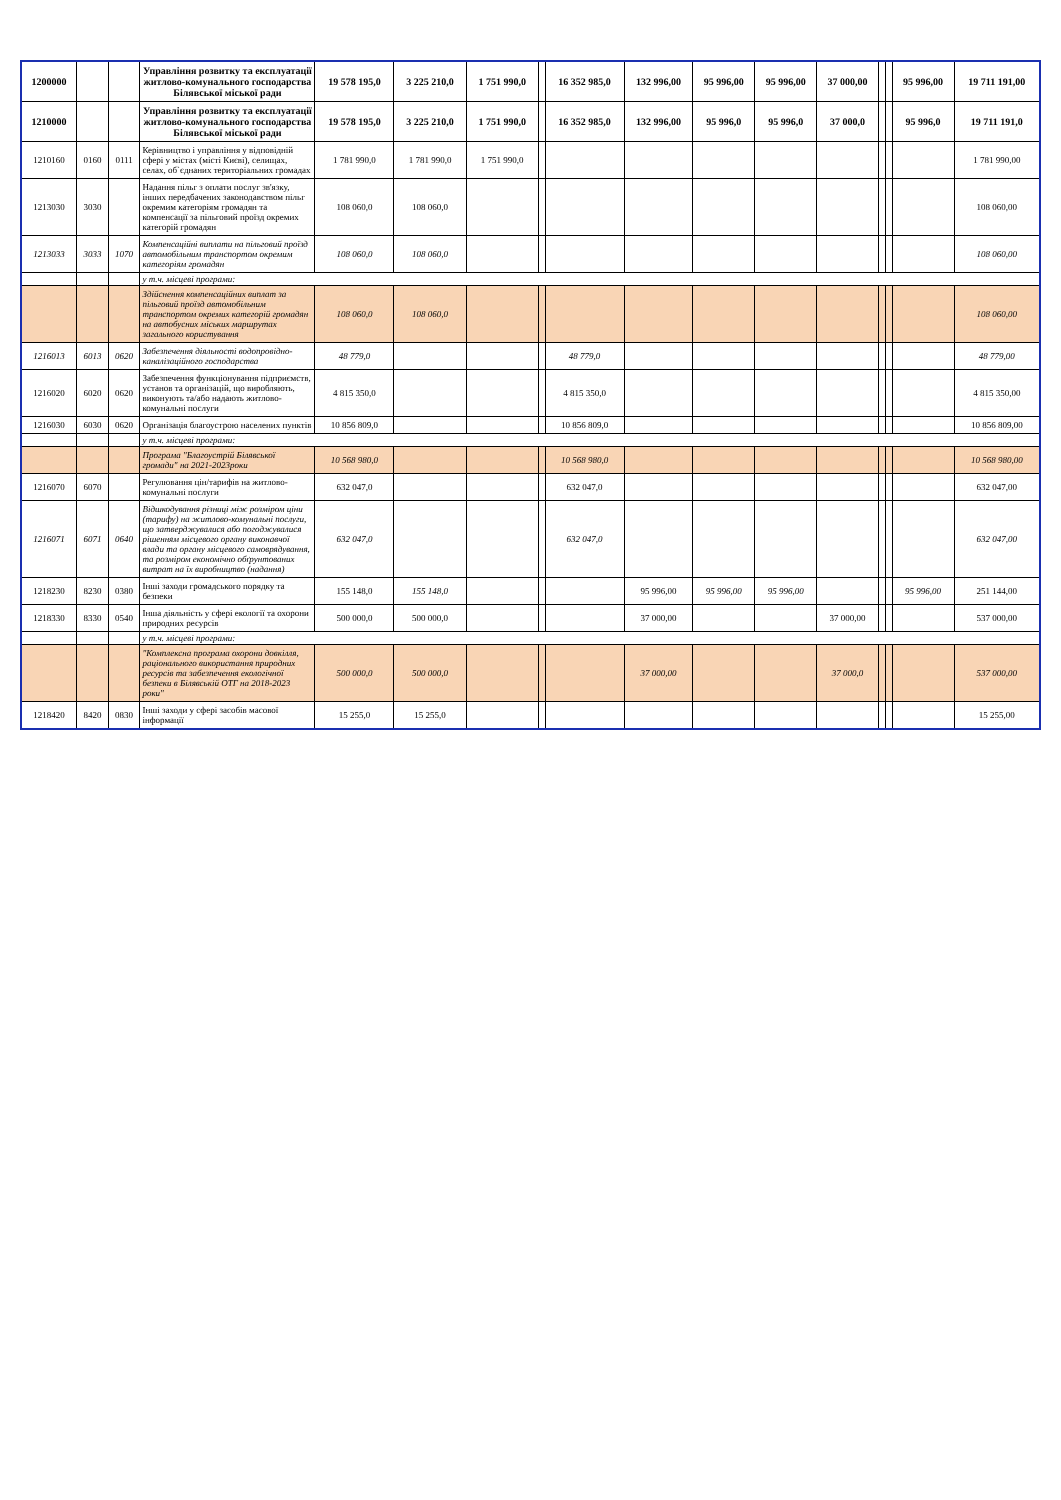| 1200000 | | | Управління розвитку та експлуатації житлово-комунального господарства Білявської міської ради | 19 578 195,0 | 3 225 210,0 | 1 751 990,0 | | 16 352 985,0 | 132 996,00 | 95 996,00 | 95 996,00 | 37 000,00 | | | 95 996,00 | 19 711 191,00 |
| 1210000 | | | Управління розвитку та експлуатації житлово-комунального господарства Білявської міської ради | 19 578 195,0 | 3 225 210,0 | 1 751 990,0 | | 16 352 985,0 | 132 996,00 | 95 996,0 | 95 996,0 | 37 000,0 | | | 95 996,0 | 19 711 191,0 |
| 1210160 | 0160 | 0111 | Керівництво і управління у відповідній сфері у містах (місті Києві), селищах, селах, об`єднаних територіальних громадах | 1 781 990,0 | 1 781 990,0 | 1 751 990,0 | | | | | | | | | | 1 781 990,00 |
| 1213030 | 3030 | | Надання пільг з оплати послуг зв'язку, інших передбачених законодавством пільг окремим категоріям громадян та компенсації за пільговий проїзд окремих категорій громадян | 108 060,0 | 108 060,0 | | | | | | | | | | | 108 060,00 |
| 1213033 | 3033 | 1070 | Компенсаційні виплати на пільговий проїзд автомобільним транспортом окремим категоріям громадян | 108 060,0 | 108 060,0 | | | | | | | | | | | 108 060,00 |
| | | | у т.ч. місцеві програми: | | | | | | | | | | | | | |
| | | | Здійснення компенсаційних виплат за пільговий проїзд автомобільним транспортом окремих категорій громадян на автобусних міських маршрутах загального користування | 108 060,0 | 108 060,0 | | | | | | | | | | | 108 060,00 |
| 1216013 | 6013 | 0620 | Забезпечення діяльності водопровідно-каналізаційного господарства | 48 779,0 | | | | 48 779,0 | | | | | | | | 48 779,00 |
| 1216020 | 6020 | 0620 | Забезпечення функціонування підприємств, установ та організацій, що виробляють, виконують та/або надають житлово-комунальні послуги | 4 815 350,0 | | | | 4 815 350,0 | | | | | | | | 4 815 350,00 |
| 1216030 | 6030 | 0620 | Організація благоустрою населених пунктів | 10 856 809,0 | | | | 10 856 809,0 | | | | | | | | 10 856 809,00 |
| | | | у т.ч. місцеві програми: | | | | | | | | | | | | | |
| | | | Програма "Благоустрій Білявської громади" на 2021-2023роки | 10 568 980,0 | | | | 10 568 980,0 | | | | | | | | 10 568 980,00 |
| 1216070 | 6070 | | Регулювання цін/тарифів на житлово-комунальні послуги | 632 047,0 | | | | 632 047,0 | | | | | | | | 632 047,00 |
| 1216071 | 6071 | 0640 | Відшкодування різниці між розміром ціни (тарифу) на житлово-комунальні послуги, що затверджувалися або погоджувалися рішенням місцевого органу виконавчої влади та органу місцевого самоврядування, та розміром економічно обґрунтованих витрат на їх виробництво (надання) | 632 047,0 | | | | 632 047,0 | | | | | | | | 632 047,00 |
| 1218230 | 8230 | 0380 | Інші заходи громадського порядку та безпеки | 155 148,0 | 155 148,0 | | | | 95 996,00 | 95 996,00 | 95 996,00 | | | | 95 996,00 | 251 144,00 |
| 1218330 | 8330 | 0540 | Інша діяльність у сфері екології та охорони природних ресурсів | 500 000,0 | 500 000,0 | | | | 37 000,00 | | | 37 000,00 | | | | 537 000,00 |
| | | | у т.ч. місцеві програми: | | | | | | | | | | | | | |
| | | | "Комплексна програма охорони довкілля, раціонального використання природних ресурсів та забезпечення екологічної безпеки в Білявській ОТГ на 2018-2023 роки" | 500 000,0 | 500 000,0 | | | | 37 000,00 | | | 37 000,0 | | | | 537 000,00 |
| 1218420 | 8420 | 0830 | Інші заходи у сфері засобів масової інформації | 15 255,0 | 15 255,0 | | | | | | | | | | | 15 255,00 |